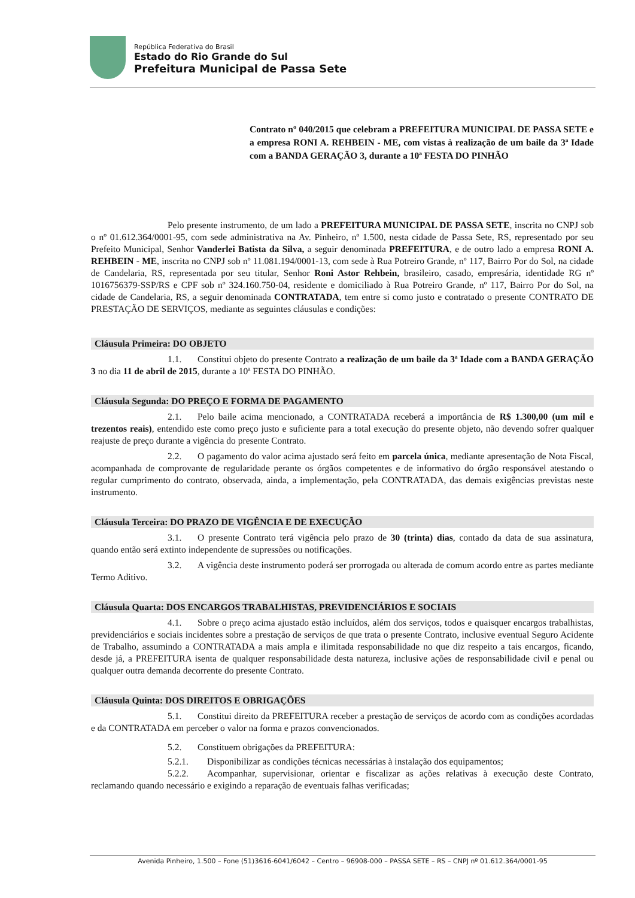República Federativa do Brasil
Estado do Rio Grande do Sul
Prefeitura Municipal de Passa Sete
Contrato nº 040/2015 que celebram a PREFEITURA MUNICIPAL DE PASSA SETE e a empresa RONI A. REHBEIN - ME, com vistas à realização de um baile da 3ª Idade com a BANDA GERAÇÃO 3, durante a 10ª FESTA DO PINHÃO
Pelo presente instrumento, de um lado a PREFEITURA MUNICIPAL DE PASSA SETE, inscrita no CNPJ sob o nº 01.612.364/0001-95, com sede administrativa na Av. Pinheiro, nº 1.500, nesta cidade de Passa Sete, RS, representado por seu Prefeito Municipal, Senhor Vanderlei Batista da Silva, a seguir denominada PREFEITURA, e de outro lado a empresa RONI A. REHBEIN - ME, inscrita no CNPJ sob nº 11.081.194/0001-13, com sede à Rua Potreiro Grande, nº 117, Bairro Por do Sol, na cidade de Candelaria, RS, representada por seu titular, Senhor Roni Astor Rehbein, brasileiro, casado, empresária, identidade RG nº 1016756379-SSP/RS e CPF sob nº 324.160.750-04, residente e domiciliado à Rua Potreiro Grande, nº 117, Bairro Por do Sol, na cidade de Candelaria, RS, a seguir denominada CONTRATADA, tem entre si como justo e contratado o presente CONTRATO DE PRESTAÇÃO DE SERVIÇOS, mediante as seguintes cláusulas e condições:
Cláusula Primeira: DO OBJETO
1.1. Constitui objeto do presente Contrato a realização de um baile da 3ª Idade com a BANDA GERAÇÃO 3 no dia 11 de abril de 2015, durante a 10ª FESTA DO PINHÃO.
Cláusula Segunda: DO PREÇO E FORMA DE PAGAMENTO
2.1. Pelo baile acima mencionado, a CONTRATADA receberá a importância de R$ 1.300,00 (um mil e trezentos reais), entendido este como preço justo e suficiente para a total execução do presente objeto, não devendo sofrer qualquer reajuste de preço durante a vigência do presente Contrato.
2.2. O pagamento do valor acima ajustado será feito em parcela única, mediante apresentação de Nota Fiscal, acompanhada de comprovante de regularidade perante os órgãos competentes e de informativo do órgão responsável atestando o regular cumprimento do contrato, observada, ainda, a implementação, pela CONTRATADA, das demais exigências previstas neste instrumento.
Cláusula Terceira: DO PRAZO DE VIGÊNCIA E DE EXECUÇÃO
3.1. O presente Contrato terá vigência pelo prazo de 30 (trinta) dias, contado da data de sua assinatura, quando então será extinto independente de supressões ou notificações.
3.2. A vigência deste instrumento poderá ser prorrogada ou alterada de comum acordo entre as partes mediante Termo Aditivo.
Cláusula Quarta: DOS ENCARGOS TRABALHISTAS, PREVIDENCIÁRIOS E SOCIAIS
4.1. Sobre o preço acima ajustado estão incluídos, além dos serviços, todos e quaisquer encargos trabalhistas, previdenciários e sociais incidentes sobre a prestação de serviços de que trata o presente Contrato, inclusive eventual Seguro Acidente de Trabalho, assumindo a CONTRATADA a mais ampla e ilimitada responsabilidade no que diz respeito a tais encargos, ficando, desde já, a PREFEITURA isenta de qualquer responsabilidade desta natureza, inclusive ações de responsabilidade civil e penal ou qualquer outra demanda decorrente do presente Contrato.
Cláusula Quinta: DOS DIREITOS E OBRIGAÇÕES
5.1. Constitui direito da PREFEITURA receber a prestação de serviços de acordo com as condições acordadas e da CONTRATADA em perceber o valor na forma e prazos convencionados.
5.2. Constituem obrigações da PREFEITURA:
5.2.1. Disponibilizar as condições técnicas necessárias à instalação dos equipamentos;
5.2.2. Acompanhar, supervisionar, orientar e fiscalizar as ações relativas à execução deste Contrato, reclamando quando necessário e exigindo a reparação de eventuais falhas verificadas;
Avenida Pinheiro, 1.500 – Fone (51)3616-6041/6042 – Centro – 96908-000 – PASSA SETE – RS – CNPJ nº 01.612.364/0001-95